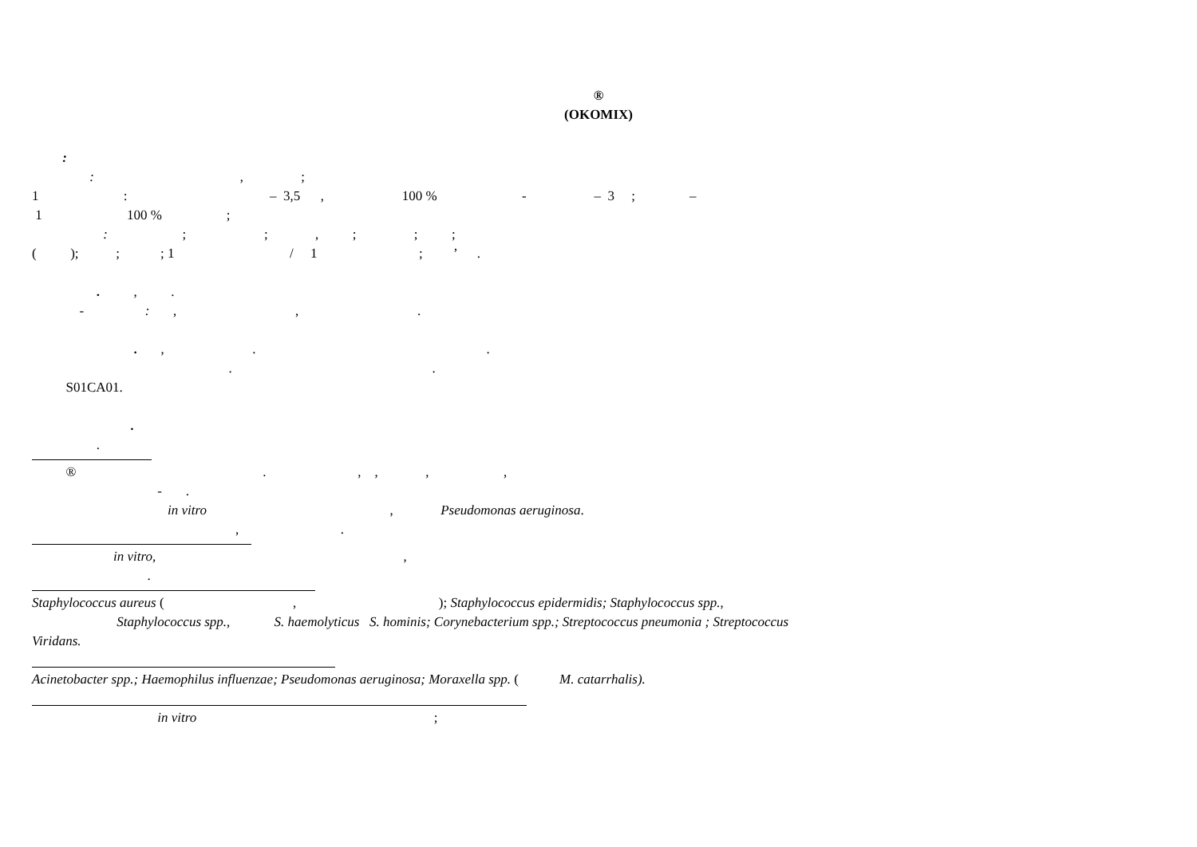®
(OKOMIX)
:
: , ;
1 : – 3,5 , 100 % - – 3 ; –
1 100 % ;
: ; ; , ; ; ;
( ); ; ; 1 / 1 ; ’ .
. , .
- : , , .
. , . .
. .
S01CA01.
.
.
® . , , , ,
- .
in vitro , Pseudomonas aeruginosa.
, .
in vitro, ,
.
Staphylococcus aureus ( , ); Staphylococcus epidermidis; Staphylococcus spp.,
Staphylococcus spp., S. haemolyticus S. hominis; Corynebacterium spp.; Streptococcus pneumonia ; Streptococcus
Viridans.
Acinetobacter spp.; Haemophilus influenzae; Pseudomonas aeruginosa; Moraxella spp. ( M. catarrhalis).
in vitro ;